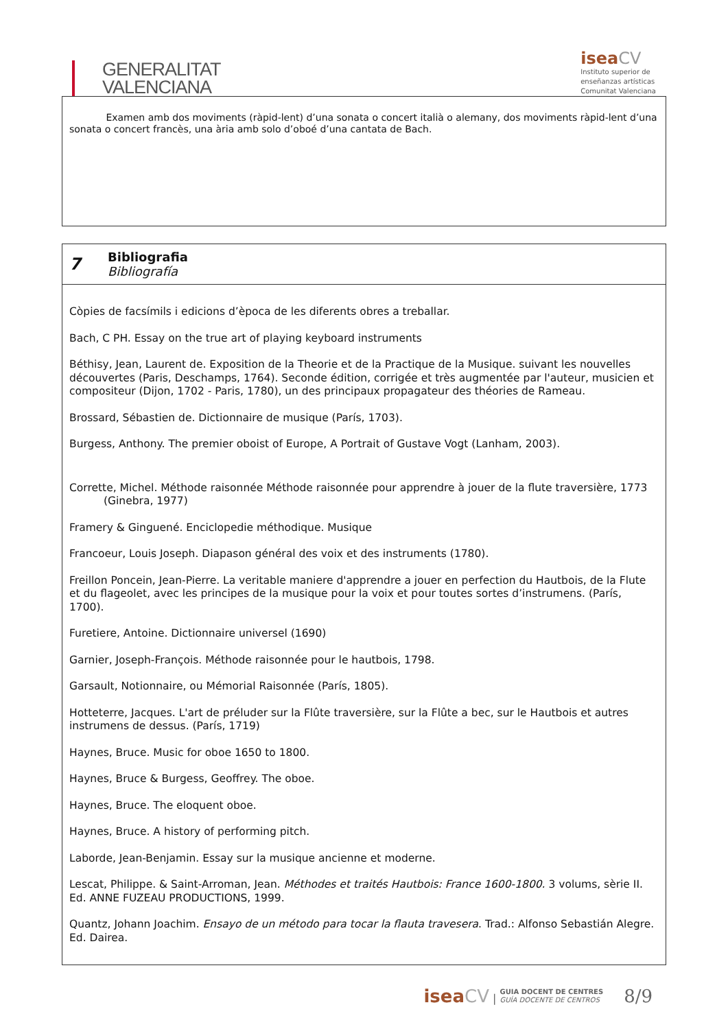GENERALITAT
VALENCIANA
isea CV
Instituto superior de
enseñanzas artísticas
Comunitat Valenciana
Examen amb dos moviments (ràpid-lent) d’una sonata o concert italià o alemany, dos moviments ràpid-lent d’una sonata o concert francès, una ària amb solo d’oboé d’una cantata de Bach.
7
Bibliografia
Bibliografía
Còpies de facsímils i edicions d’època de les diferents obres a treballar.
Bach, C PH. Essay on the true art of playing keyboard instruments
Béthisy, Jean, Laurent de. Exposition de la Theorie et de la Practique de la Musique. suivant les nouvelles découvertes (Paris, Deschamps, 1764). Seconde édition, corrigée et très augmentée par l'auteur, musicien et compositeur (Dijon, 1702 - Paris, 1780), un des principaux propagateur des théories de Rameau.
Brossard, Sébastien de. Dictionnaire de musique (París, 1703).
Burgess, Anthony. The premier oboist of Europe, A Portrait of Gustave Vogt (Lanham, 2003).
Corrette, Michel. Méthode raisonnée Méthode raisonnée pour apprendre à jouer de la flute traversière, 1773 (Ginebra, 1977)
Framery & Ginguené. Enciclopedie méthodique. Musique
Francoeur, Louis Joseph. Diapason général des voix et des instruments (1780).
Freillon Poncein, Jean-Pierre. La veritable maniere d'apprendre a jouer en perfection du Hautbois, de la Flute et du flageolet, avec les principes de la musique pour la voix et pour toutes sortes d’instrumens. (París, 1700).
Furetiere, Antoine. Dictionnaire universel (1690)
Garnier, Joseph-François. Méthode raisonnée pour le hautbois, 1798.
Garsault, Notionnaire, ou Mémorial Raisonnée (París, 1805).
Hotteterre, Jacques. L'art de préluder sur la Flûte traversière, sur la Flûte a bec, sur le Hautbois et autres instrumens de dessus. (París, 1719)
Haynes, Bruce. Music for oboe 1650 to 1800.
Haynes, Bruce & Burgess, Geoffrey. The oboe.
Haynes, Bruce. The eloquent oboe.
Haynes, Bruce. A history of performing pitch.
Laborde, Jean-Benjamin. Essay sur la musique ancienne et moderne.
Lescat, Philippe. & Saint-Arroman, Jean. Méthodes et traités Hautbois: France 1600-1800. 3 volums, sèrie II. Ed. ANNE FUZEAU PRODUCTIONS, 1999.
Quantz, Johann Joachim. Ensayo de un método para tocar la flauta travesera. Trad.: Alfonso Sebastián Alegre. Ed. Dairea.
isea CV | GUIA DOCENT DE CENTRES
GUÍA DOCENTE DE CENTROS
8/9